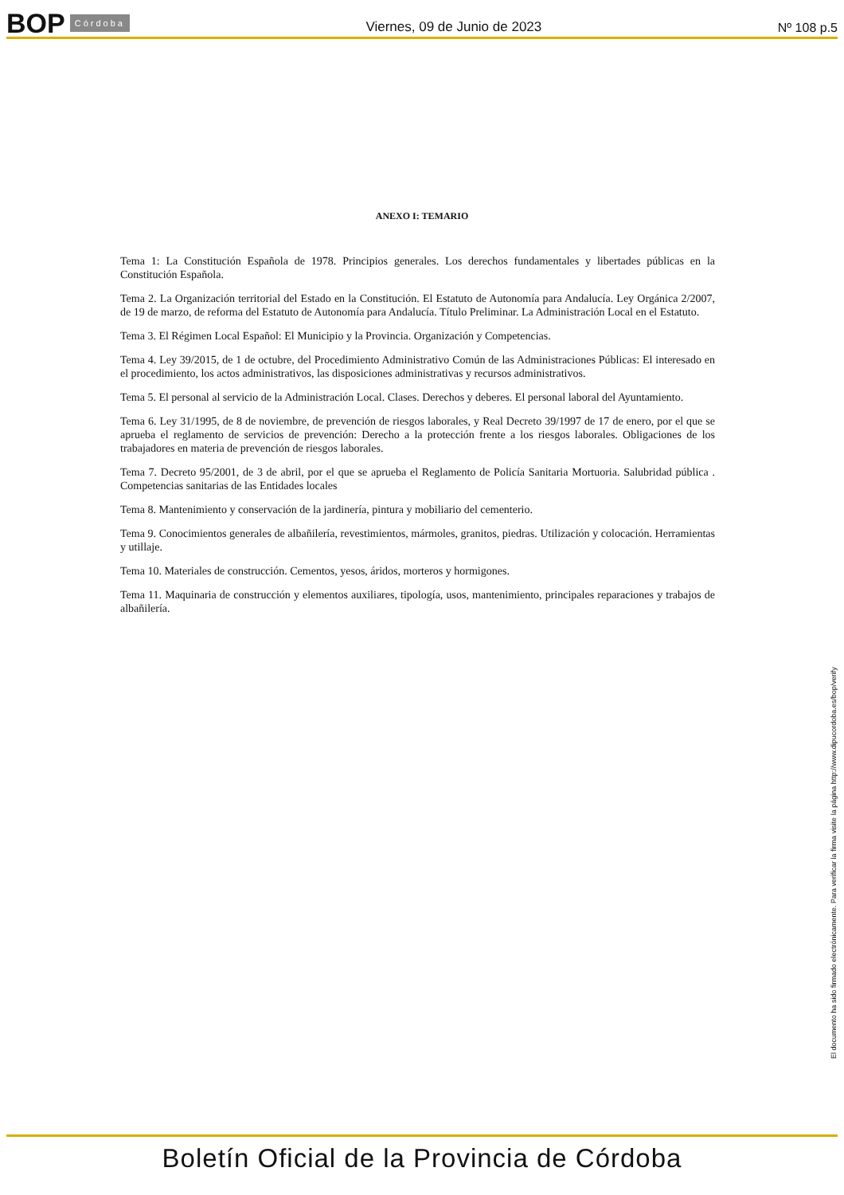BOP Córdoba
Viernes, 09 de Junio de 2023 Nº 108 p.5
ANEXO I: TEMARIO
Tema 1: La Constitución Española de 1978. Principios generales. Los derechos fundamentales y libertades públicas en la Constitución Española.
Tema 2. La Organización territorial del Estado en la Constitución. El Estatuto de Autonomía para Andalucía. Ley Orgánica 2/2007, de 19 de marzo, de reforma del Estatuto de Autonomía para Andalucía. Título Preliminar. La Administración Local en el Estatuto.
Tema 3. El Régimen Local Español: El Municipio y la Provincia. Organización y Competencias.
Tema 4. Ley 39/2015, de 1 de octubre, del Procedimiento Administrativo Común de las Administraciones Públicas: El interesado en el procedimiento, los actos administrativos, las disposiciones administrativas y recursos administrativos.
Tema 5. El personal al servicio de la Administración Local. Clases. Derechos y deberes. El personal laboral del Ayuntamiento.
Tema 6. Ley 31/1995, de 8 de noviembre, de prevención de riesgos laborales, y Real Decreto 39/1997 de 17 de enero, por el que se aprueba el reglamento de servicios de prevención: Derecho a la protección frente a los riesgos laborales. Obligaciones de los trabajadores en materia de prevención de riesgos laborales.
Tema 7. Decreto 95/2001, de 3 de abril, por el que se aprueba el Reglamento de Policía Sanitaria Mortuoria. Salubridad pública . Competencias sanitarias de las Entidades locales
Tema 8. Mantenimiento y conservación de la jardinería, pintura y mobiliario del cementerio.
Tema 9. Conocimientos generales de albañilería, revestimientos, mármoles, granitos, piedras. Utilización y colocación. Herramientas y utillaje.
Tema 10. Materiales de construcción. Cementos, yesos, áridos, morteros y hormigones.
Tema 11. Maquinaria de construcción y elementos auxiliares, tipología, usos, mantenimiento, principales reparaciones y trabajos de albañilería.
El documento ha sido firmado electrónicamente. Para verificar la firma visite la página http://www.dipucordoba.es/bop/verify
Boletín Oficial de la Provincia de Córdoba